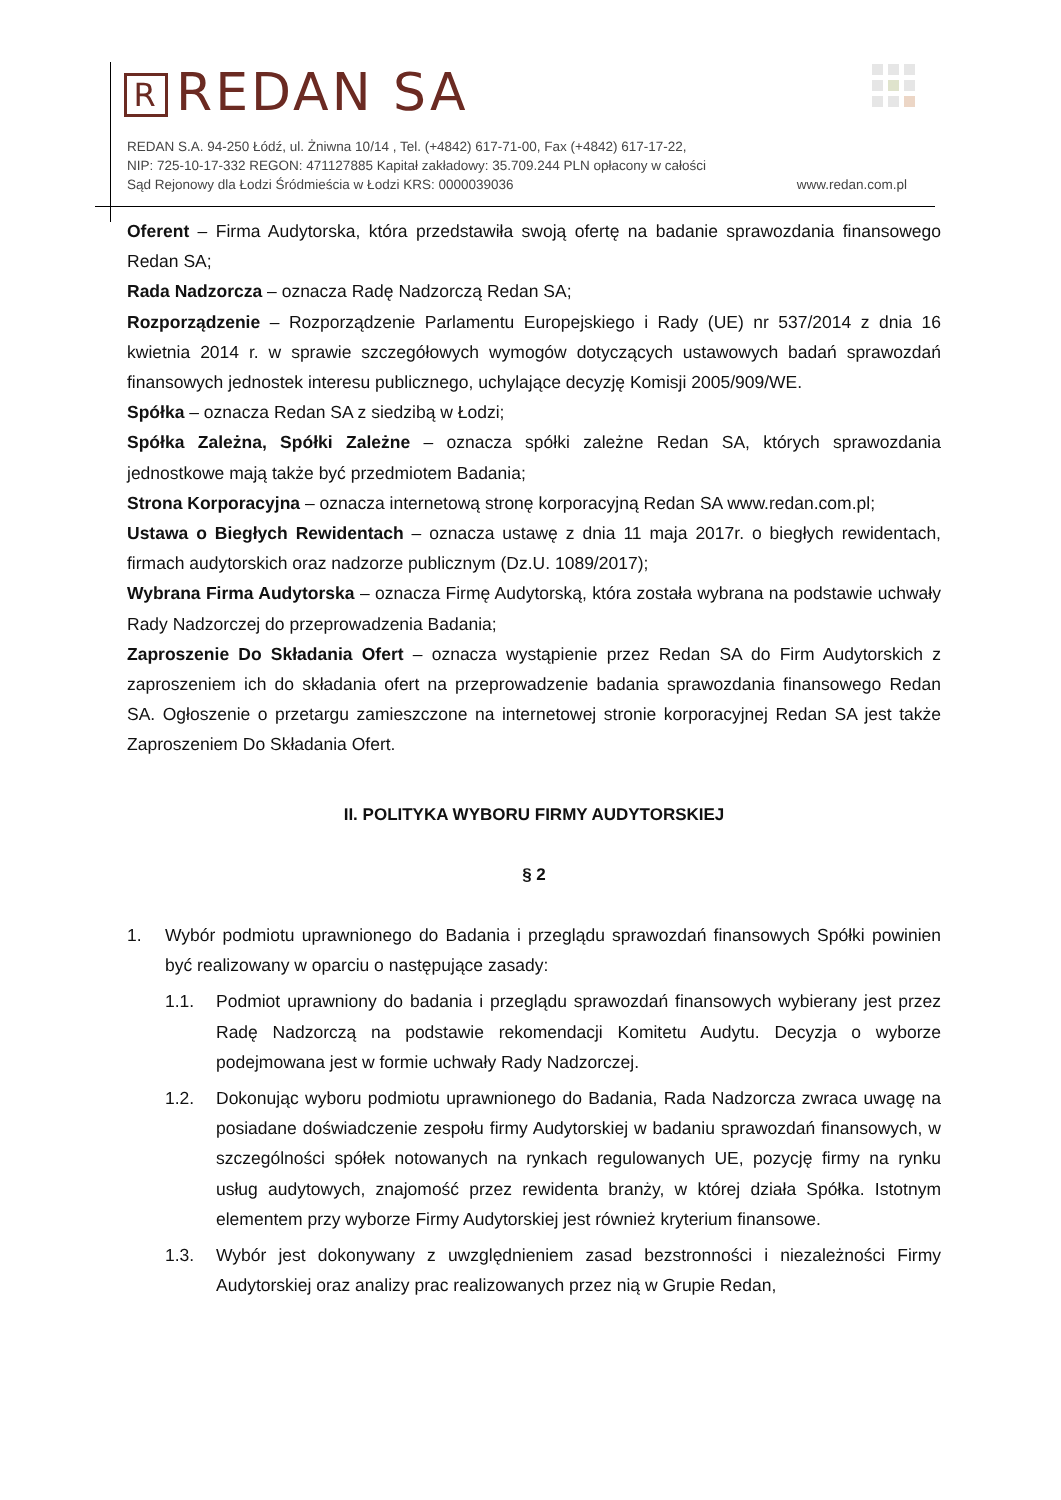R REDAN SA
REDAN S.A. 94-250 Łódź, ul. Żniwna 10/14 , Tel. (+4842) 617-71-00, Fax (+4842) 617-17-22,
NIP: 725-10-17-332 REGON: 471127885 Kapitał zakładowy: 35.709.244 PLN opłacony w całości
Sąd Rejonowy dla Łodzi Śródmieścia w Łodzi KRS: 0000039036 www.redan.com.pl
Oferent – Firma Audytorska, która przedstawiła swoją ofertę na badanie sprawozdania finansowego Redan SA;
Rada Nadzorcza – oznacza Radę Nadzorczą Redan SA;
Rozporządzenie – Rozporządzenie Parlamentu Europejskiego i Rady (UE) nr 537/2014 z dnia 16 kwietnia 2014 r. w sprawie szczegółowych wymogów dotyczących ustawowych badań sprawozdań finansowych jednostek interesu publicznego, uchylające decyzję Komisji 2005/909/WE.
Spółka – oznacza Redan SA z siedzibą w Łodzi;
Spółka Zależna, Spółki Zależne – oznacza spółki zależne Redan SA, których sprawozdania jednostkowe mają także być przedmiotem Badania;
Strona Korporacyjna – oznacza internetową stronę korporacyjną Redan SA www.redan.com.pl;
Ustawa o Biegłych Rewidentach – oznacza ustawę z dnia 11 maja 2017r. o biegłych rewidentach, firmach audytorskich oraz nadzorze publicznym (Dz.U. 1089/2017);
Wybrana Firma Audytorska – oznacza Firmę Audytorską, która została wybrana na podstawie uchwały Rady Nadzorczej do przeprowadzenia Badania;
Zaproszenie Do Składania Ofert – oznacza wystąpienie przez Redan SA do Firm Audytorskich z zaproszeniem ich do składania ofert na przeprowadzenie badania sprawozdania finansowego Redan SA. Ogłoszenie o przetargu zamieszczone na internetowej stronie korporacyjnej Redan SA jest także Zaproszeniem Do Składania Ofert.
II. POLITYKA WYBORU FIRMY AUDYTORSKIEJ
§ 2
1. Wybór podmiotu uprawnionego do Badania i przeglądu sprawozdań finansowych Spółki powinien być realizowany w oparciu o następujące zasady:
1.1. Podmiot uprawniony do badania i przeglądu sprawozdań finansowych wybierany jest przez Radę Nadzorczą na podstawie rekomendacji Komitetu Audytu. Decyzja o wyborze podejmowana jest w formie uchwały Rady Nadzorczej.
1.2. Dokonując wyboru podmiotu uprawnionego do Badania, Rada Nadzorcza zwraca uwagę na posiadane doświadczenie zespołu firmy Audytorskiej w badaniu sprawozdań finansowych, w szczególności spółek notowanych na rynkach regulowanych UE, pozycję firmy na rynku usług audytowych, znajomość przez rewidenta branży, w której działa Spółka. Istotnym elementem przy wyborze Firmy Audytorskiej jest również kryterium finansowe.
1.3. Wybór jest dokonywany z uwzględnieniem zasad bezstronności i niezależności Firmy Audytorskiej oraz analizy prac realizowanych przez nią w Grupie Redan,